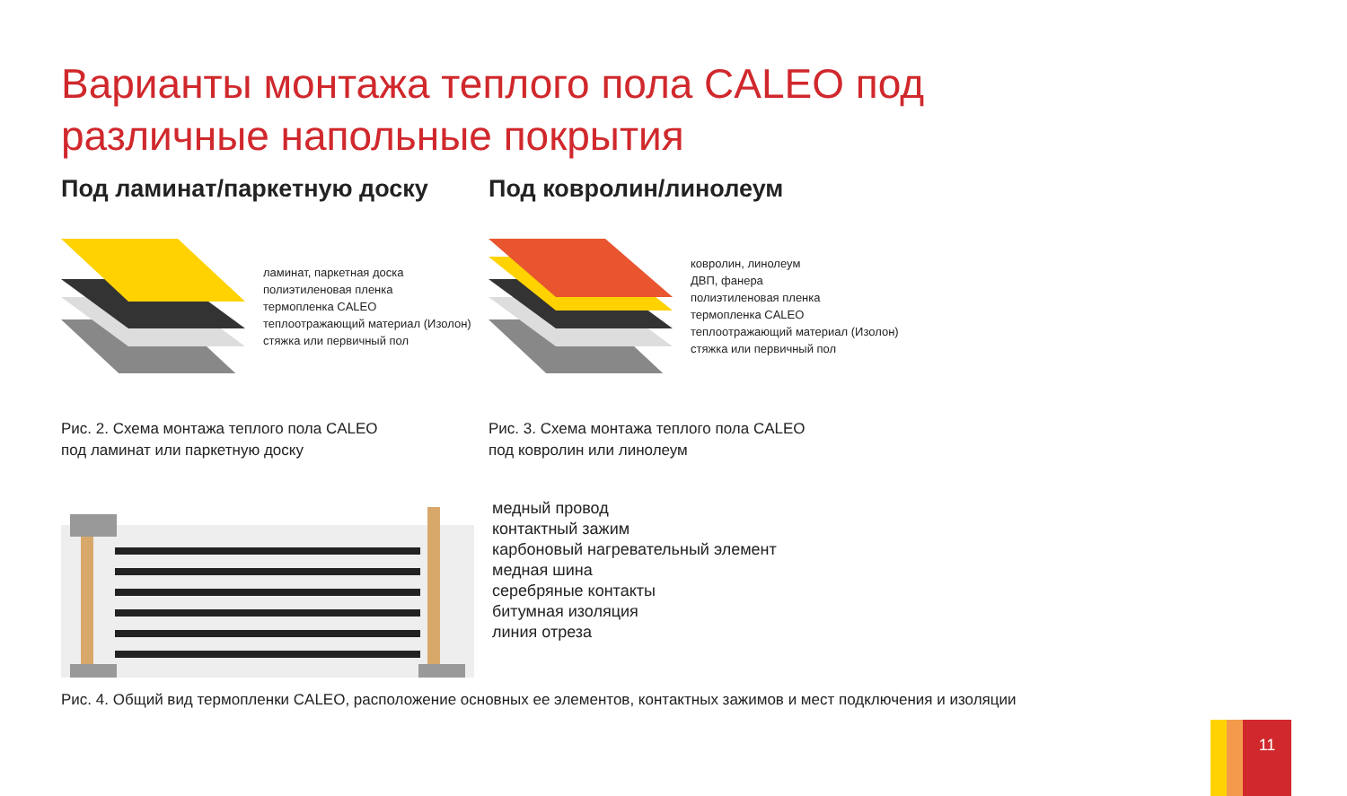Варианты монтажа теплого пола CALEO под различные напольные покрытия
Под ламинат/паркетную доску
ламинат, паркетная доска
полиэтиленовая пленка
термопленка CALEO
теплоотражающий материал (Изолон)
стяжка или первичный пол
Рис. 2. Схема монтажа теплого пола CALEO
под ламинат или паркетную доску
Под ковролин/линолеум
ковролин, линолеум
ДВП, фанера
полиэтиленовая пленка
термопленка CALEO
теплоотражающий материал (Изолон)
стяжка или первичный пол
Рис. 3. Схема монтажа теплого пола CALEO
под ковролин или линолеум
медный провод
контактный зажим
карбоновый нагревательный элемент
медная шина
серебряные контакты
битумная изоляция
линия отреза
Рис. 4. Общий вид термопленки CALEO, расположение основных ее элементов, контактных зажимов и мест подключения и изоляции
11